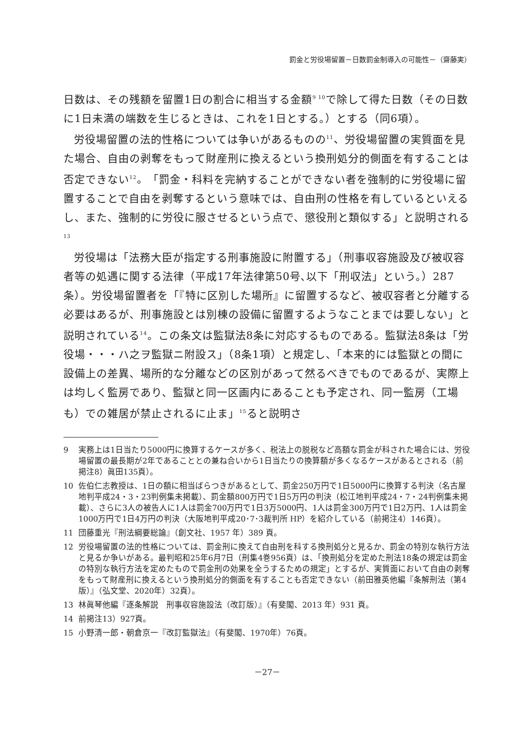罰金と労役場留置－日数罰金制導入の可能性－（齋藤実）
日数は、その残額を留置1日の割合に相当する金額<sup>9 10</sup>で除して得た日数（その日数に1日未満の端数を生じるときは、これを1日とする。）とする（同6項）。
労役場留置の法的性格については争いがあるものの<sup>11</sup>、労役場留置の実質面を見た場合、自由の剥奪をもって財産刑に換えるという換刑処分的側面を有することは否定できない<sup>12</sup>。「罰金・科料を完納することができない者を強制的に労役場に留置することで自由を剥奪するという意味では、自由刑の性格を有しているといえるし、また、強制的に労役に服させるという点で、懲役刑と類似する」と説明される<sup>13</sup>
労役場は「法務大臣が指定する刑事施設に附置する」（刑事収容施設及び被収容者等の処遇に関する法律（平成17年法律第50号､以下「刑収法」という。）287条）。労役場留置者を「『特に区別した場所』に留置するなど、被収容者と分離する必要はあるが、刑事施設とは別棟の設備に留置するようなことまでは要しない」と説明されている<sup>14</sup>。この条文は監獄法8条に対応するものである。監獄法8条は「労役場・・・ハ之ヲ監獄ニ附設ス」（8条1項）と規定し、「本来的には監獄との間に設備上の差異、場所的な分離などの区別があって然るべきでものであるが、実際上は均しく監房であり、監獄と同一区画内にあることも予定され、同一監房（工場も）での雑居が禁止されるに止ま」<sup>15</sup>ると説明さ
9 実務上は1日当たり5000円に換算するケースが多く、税法上の脱税など高額な罰金が科された場合には、労役場留置の最長期が2年であることとの兼ね合いから1日当たりの換算額が多くなるケースがあるとされる（前掲注8）眞田135頁）。
10 佐伯仁志教授は、1日の額に相当ばらつきがあるとして、罰金250万円で1日5000円に換算する判決（名古屋地判平成24・3・23判例集未掲載）、罰金額800万円で1日5万円の判決（松江地判平成24・7・24判例集未掲載）、さらに3人の被告人に1人は罰金700万円で1日3万5000円、1人は罰金300万円で1日2万円、1人は罰金1000万円で1日4万円の判決（大阪地判平成20･7･3裁判所 HP）を紹介している（前掲注4）146頁）。
11 団藤重光『刑法綱要総論』（創文社、1957 年）389 頁。
12 労役場留置の法的性格については、罰金刑に換えて自由刑を科する換刑処分と見るか、罰金の特別な執行方法と見るか争いがある。最判昭和25年6月7日（刑集4巻956頁）は、「換刑処分を定めた刑法18条の規定は罰金の特別な執行方法を定めたもので罰金刑の効果を全うするための規定」とするが、実質面において自由の剥奪をもって財産刑に換えるという換刑処分的側面を有することも否定できない（前田雅英他編『条解刑法（第4版）』（弘文堂、2020年）32頁）。
13 林眞琴他編『逐条解説　刑事収容施設法（改訂版）』（有斐閣、2013 年）931 頁。
14 前掲注13）927頁。
15 小野清一郎・朝倉京一『改訂監獄法』（有斐閣、1970年）76頁。
－27－